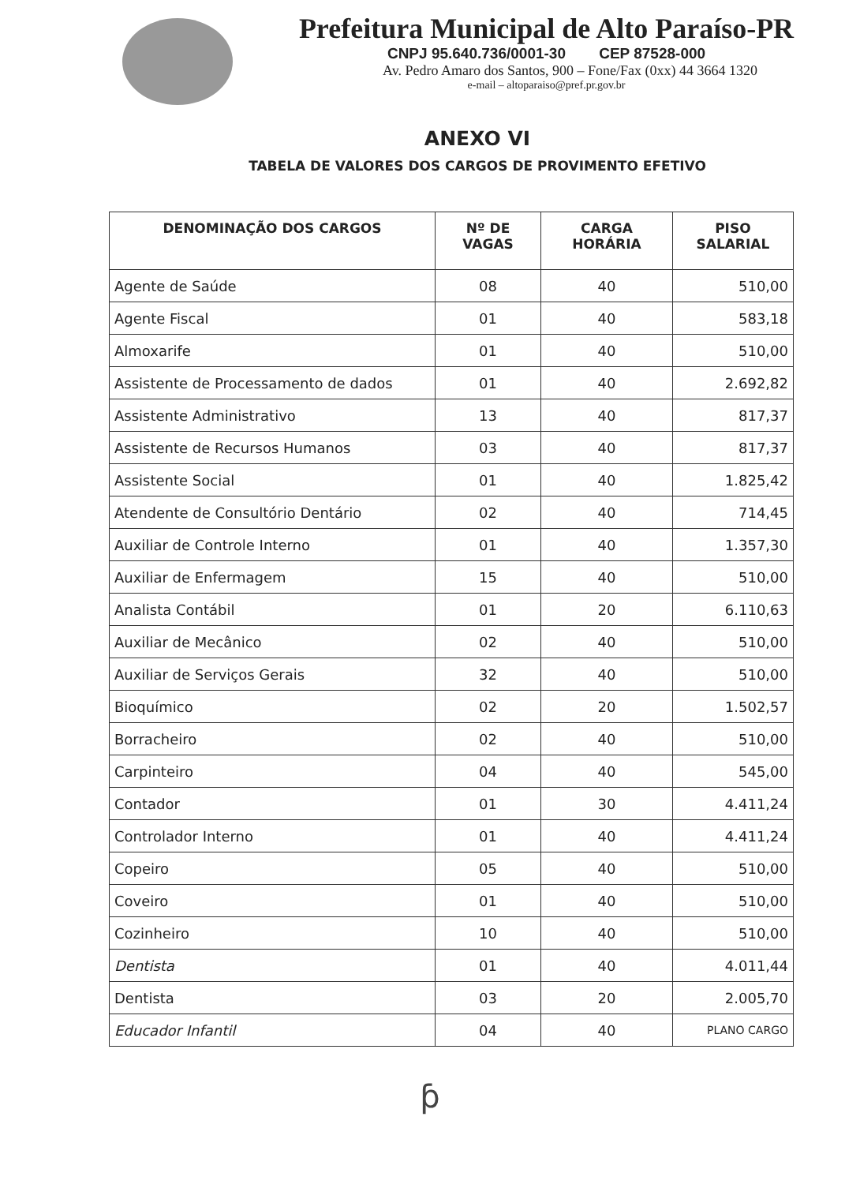Prefeitura Municipal de Alto Paraíso-PR
CNPJ 95.640.736/0001-30 CEP 87528-000
Av. Pedro Amaro dos Santos, 900 – Fone/Fax (0xx) 44 3664 1320
e-mail – altoparaiso@pref.pr.gov.br
ANEXO VI
TABELA DE VALORES DOS CARGOS DE PROVIMENTO EFETIVO
| DENOMINAÇÃO DOS CARGOS | Nº DE VAGAS | CARGA HORÁRIA | PISO SALARIAL |
| --- | --- | --- | --- |
| Agente de Saúde | 08 | 40 | 510,00 |
| Agente Fiscal | 01 | 40 | 583,18 |
| Almoxarife | 01 | 40 | 510,00 |
| Assistente de Processamento de dados | 01 | 40 | 2.692,82 |
| Assistente Administrativo | 13 | 40 | 817,37 |
| Assistente de Recursos Humanos | 03 | 40 | 817,37 |
| Assistente Social | 01 | 40 | 1.825,42 |
| Atendente de Consultório Dentário | 02 | 40 | 714,45 |
| Auxiliar de Controle Interno | 01 | 40 | 1.357,30 |
| Auxiliar de Enfermagem | 15 | 40 | 510,00 |
| Analista Contábil | 01 | 20 | 6.110,63 |
| Auxiliar de Mecânico | 02 | 40 | 510,00 |
| Auxiliar de Serviços Gerais | 32 | 40 | 510,00 |
| Bioquímico | 02 | 20 | 1.502,57 |
| Borracheiro | 02 | 40 | 510,00 |
| Carpinteiro | 04 | 40 | 545,00 |
| Contador | 01 | 30 | 4.411,24 |
| Controlador Interno | 01 | 40 | 4.411,24 |
| Copeiro | 05 | 40 | 510,00 |
| Coveiro | 01 | 40 | 510,00 |
| Cozinheiro | 10 | 40 | 510,00 |
| Dentista | 01 | 40 | 4.011,44 |
| Dentista | 03 | 20 | 2.005,70 |
| Educador Infantil | 04 | 40 | PLANO CARGO |
ƥ